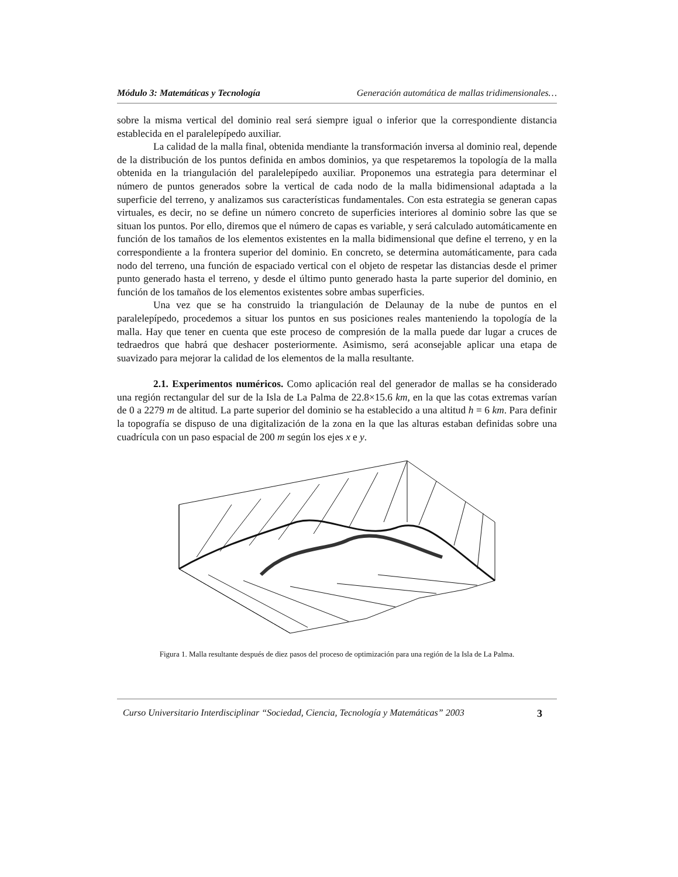Módulo 3: Matemáticas y Tecnología Generación automática de mallas tridimensionales…
sobre la misma vertical del dominio real será siempre igual o inferior que la correspondiente distancia establecida en el paralelepípedo auxiliar.
La calidad de la malla final, obtenida mendiante la transformación inversa al dominio real, depende de la distribución de los puntos definida en ambos dominios, ya que respetaremos la topología de la malla obtenida en la triangulación del paralelepípedo auxiliar. Proponemos una estrategia para determinar el número de puntos generados sobre la vertical de cada nodo de la malla bidimensional adaptada a la superficie del terreno, y analizamos sus características fundamentales. Con esta estrategia se generan capas virtuales, es decir, no se define un número concreto de superficies interiores al dominio sobre las que se situan los puntos. Por ello, diremos que el número de capas es variable, y será calculado automáticamente en función de los tamaños de los elementos existentes en la malla bidimensional que define el terreno, y en la correspondiente a la frontera superior del dominio. En concreto, se determina automáticamente, para cada nodo del terreno, una función de espaciado vertical con el objeto de respetar las distancias desde el primer punto generado hasta el terreno, y desde el último punto generado hasta la parte superior del dominio, en función de los tamaños de los elementos existentes sobre ambas superficies.
Una vez que se ha construido la triangulación de Delaunay de la nube de puntos en el paralelepípedo, procedemos a situar los puntos en sus posiciones reales manteniendo la topología de la malla. Hay que tener en cuenta que este proceso de compresión de la malla puede dar lugar a cruces de tedraedros que habrá que deshacer posteriormente. Asimismo, será aconsejable aplicar una etapa de suavizado para mejorar la calidad de los elementos de la malla resultante.
2.1. Experimentos numéricos. Como aplicación real del generador de mallas se ha considerado una región rectangular del sur de la Isla de La Palma de 22.8×15.6 km, en la que las cotas extremas varían de 0 a 2279 m de altitud. La parte superior del dominio se ha establecido a una altitud h = 6 km. Para definir la topografía se dispuso de una digitalización de la zona en la que las alturas estaban definidas sobre una cuadrícula con un paso espacial de 200 m según los ejes x e y.
Figura 1. Malla resultante después de diez pasos del proceso de optimización para una región de la Isla de La Palma.
Curso Universitario Interdisciplinar “Sociedad, Ciencia, Tecnología y Matemáticas” 2003 3